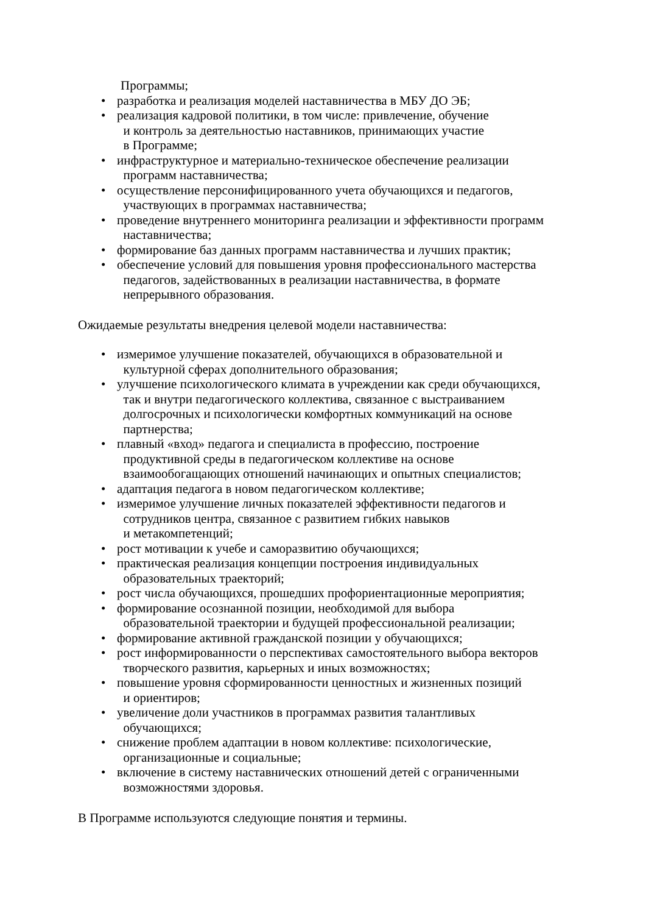Программы;
• разработка и реализация моделей наставничества в МБУ ДО ЭБ;
• реализация кадровой политики, в том числе: привлечение, обучение
и контроль за деятельностью наставников, принимающих участие
в Программе;
• инфраструктурное и материально-техническое обеспечение реализации
программ наставничества;
• осуществление персонифицированного учета обучающихся и педагогов,
участвующих в программах наставничества;
• проведение внутреннего мониторинга реализации и эффективности программ
наставничества;
• формирование баз данных программ наставничества и лучших практик;
• обеспечение условий для повышения уровня профессионального мастерства
педагогов, задействованных в реализации наставничества, в формате
непрерывного образования.
Ожидаемые результаты внедрения целевой модели наставничества:
• измеримое улучшение показателей, обучающихся в образовательной и
культурной сферах дополнительного образования;
• улучшение психологического климата в учреждении как среди обучающихся,
так и внутри педагогического коллектива, связанное с выстраиванием
долгосрочных и психологически комфортных коммуникаций на основе
партнерства;
• плавный «вход» педагога и специалиста в профессию, построение
продуктивной среды в педагогическом коллективе на основе
взаимообогащающих отношений начинающих и опытных специалистов;
• адаптация педагога в новом педагогическом коллективе;
• измеримое улучшение личных показателей эффективности педагогов и
сотрудников центра, связанное с развитием гибких навыков
и метакомпетенций;
• рост мотивации к учебе и саморазвитию обучающихся;
• практическая реализация концепции построения индивидуальных
образовательных траекторий;
• рост числа обучающихся, прошедших профориентационные мероприятия;
• формирование осознанной позиции, необходимой для выбора
образовательной траектории и будущей профессиональной реализации;
• формирование активной гражданской позиции у обучающихся;
• рост информированности о перспективах самостоятельного выбора векторов
творческого развития, карьерных и иных возможностях;
• повышение уровня сформированности ценностных и жизненных позиций
и ориентиров;
• увеличение доли участников в программах развития талантливых
обучающихся;
• снижение проблем адаптации в новом коллективе: психологические,
организационные и социальные;
• включение в систему наставнических отношений детей с ограниченными
возможностями здоровья.
В Программе используются следующие понятия и термины.